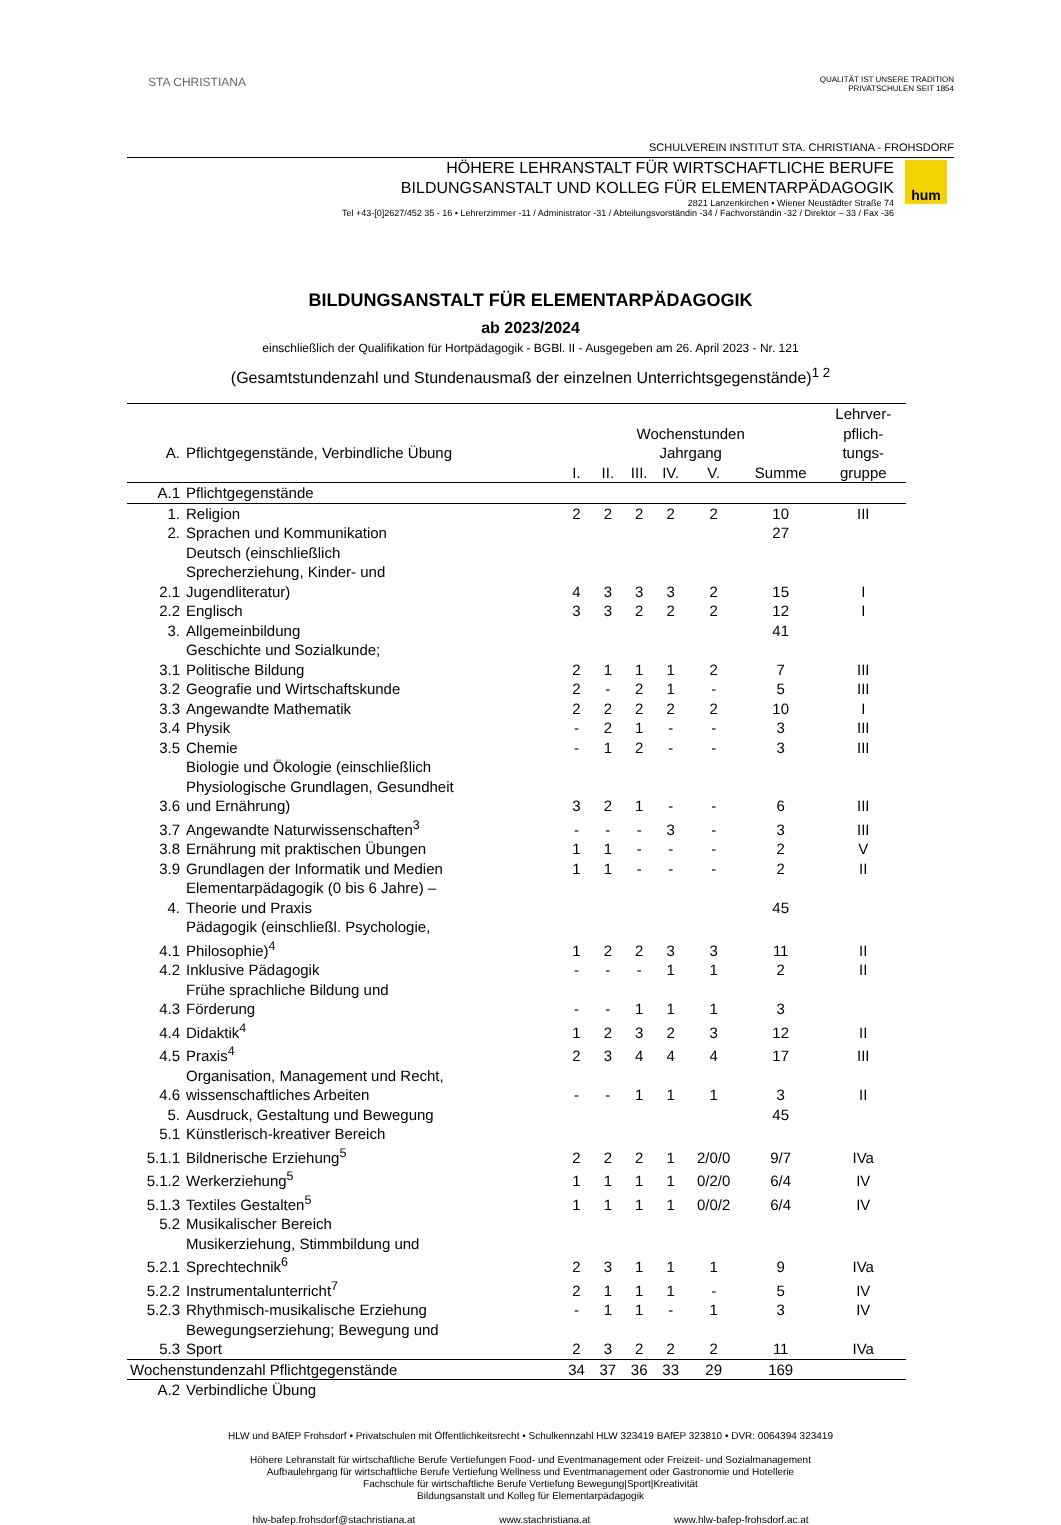STA CHRISTIANA
QUALITÄT IST UNSERE TRADITION
PRIVATSCHULEN SEIT 1854
SCHULVEREIN INSTITUT STA. CHRISTIANA - FROHSDORF
HÖHERE LEHRANSTALT FÜR WIRTSCHAFTLICHE BERUFE
BILDUNGSANSTALT UND KOLLEG FÜR ELEMENTARPÄDAGOGIK
2821 Lanzenkirchen • Wiener Neustädter Straße 74
Tel +43-[0]2627/452 35 - 16 • Lehrerzimmer -11 / Administrator -31 / Abteilungsvorständin -34 / Fachvorständin -32 / Direktor – 33 / Fax -36
hum
BILDUNGSANSTALT FÜR ELEMENTARPÄDAGOGIK
ab 2023/2024
einschließlich der Qualifikation für Hortpädagogik - BGBl. II - Ausgegeben am 26. April 2023 - Nr. 121
(Gesamtstundenzahl und Stundenausmaß der einzelnen Unterrichtsgegenstände)<sup>1 2</sup>
| A. | Pflichtgegenstände, Verbindliche Übung | Wochenstunden Jahrgang | | | | | | Lehrver- pflich- tungs- |
| --- | --- | --- | --- | --- | --- | --- | --- | --- |
| | | I. | II. | III. | IV. | V. | Summe | gruppe |
| A.1 | Pflichtgegenstände | | | | | | | |
| 1. | Religion | 2 | 2 | 2 | 2 | 2 | 10 | III |
| 2. | Sprachen und Kommunikation | | | | | | 27 | |
| 2.1 | Deutsch (einschließlich Sprecherziehung, Kinder- und Jugendliteratur) | 4 | 3 | 3 | 3 | 2 | 15 | I |
| 2.2 | Englisch | 3 | 3 | 2 | 2 | 2 | 12 | I |
| 3. | Allgemeinbildung | | | | | | 41 | |
| 3.1 | Geschichte und Sozialkunde; Politische Bildung | 2 | 1 | 1 | 1 | 2 | 7 | III |
| 3.2 | Geografie und Wirtschaftskunde | 2 | - | 2 | 1 | - | 5 | III |
| 3.3 | Angewandte Mathematik | 2 | 2 | 2 | 2 | 2 | 10 | I |
| 3.4 | Physik | - | 2 | 1 | - | - | 3 | III |
| 3.5 | Chemie | - | 1 | 2 | - | - | 3 | III |
| 3.6 | Biologie und Ökologie (einschließlich Physiologische Grundlagen, Gesundheit und Ernährung) | 3 | 2 | 1 | - | - | 6 | III |
| 3.7 | Angewandte Naturwissenschaften<sup>3</sup> | - | - | - | 3 | - | 3 | III |
| 3.8 | Ernährung mit praktischen Übungen | 1 | 1 | - | - | - | 2 | V |
| 3.9 | Grundlagen der Informatik und Medien | 1 | 1 | - | - | - | 2 | II |
| 4. | Elementarpädagogik (0 bis 6 Jahre) – Theorie und Praxis | | | | | | 45 | |
| 4.1 | Pädagogik (einschließl. Psychologie, Philosophie)<sup>4</sup> | 1 | 2 | 2 | 3 | 3 | 11 | II |
| 4.2 | Inklusive Pädagogik | - | - | - | 1 | 1 | 2 | II |
| 4.3 | Frühe sprachliche Bildung und Förderung | - | - | 1 | 1 | 1 | 3 | |
| 4.4 | Didaktik<sup>4</sup> | 1 | 2 | 3 | 2 | 3 | 12 | II |
| 4.5 | Praxis<sup>4</sup> | 2 | 3 | 4 | 4 | 4 | 17 | III |
| 4.6 | Organisation, Management und Recht, wissenschaftliches Arbeiten | - | - | 1 | 1 | 1 | 3 | II |
| 5. | Ausdruck, Gestaltung und Bewegung | | | | | | 45 | |
| 5.1 | Künstlerisch-kreativer Bereich | | | | | | | |
| 5.1.1 | Bildnerische Erziehung<sup>5</sup> | 2 | 2 | 2 | 1 | 2/0/0 | 9/7 | IVa |
| 5.1.2 | Werkerziehung<sup>5</sup> | 1 | 1 | 1 | 1 | 0/2/0 | 6/4 | IV |
| 5.1.3 | Textiles Gestalten<sup>5</sup> | 1 | 1 | 1 | 1 | 0/0/2 | 6/4 | IV |
| 5.2 | Musikalischer Bereich | | | | | | | |
| 5.2.1 | Musikerziehung, Stimmbildung und Sprechtechnik<sup>6</sup> | 2 | 3 | 1 | 1 | 1 | 9 | IVa |
| 5.2.2 | Instrumentalunterricht<sup>7</sup> | 2 | 1 | 1 | 1 | - | 5 | IV |
| 5.2.3 | Rhythmisch-musikalische Erziehung | - | 1 | 1 | - | 1 | 3 | IV |
| 5.3 | Bewegungserziehung; Bewegung und Sport | 2 | 3 | 2 | 2 | 2 | 11 | IVa |
| Wochenstundenzahl Pflichtgegenstände | | 34 | 37 | 36 | 33 | 29 | 169 | |
| A.2 | Verbindliche Übung | | | | | | | |
HLW und BAfEP Frohsdorf • Privatschulen mit Öffentlichkeitsrecht • Schulkennzahl HLW 323419 BAfEP 323810 • DVR: 0064394 323419
Höhere Lehranstalt für wirtschaftliche Berufe Vertiefungen Food- und Eventmanagement oder Freizeit- und Sozialmanagement
Aufbaulehrgang für wirtschaftliche Berufe Vertiefung Wellness und Eventmanagement oder Gastronomie und Hotellerie
Fachschule für wirtschaftliche Berufe Vertiefung Bewegung|Sport|Kreativität
Bildungsanstalt und Kolleg für Elementarpädagogik
hlw-bafep.frohsdorf@stachristiana.at www.stachristiana.at www.hlw-bafep-frohsdorf.ac.at